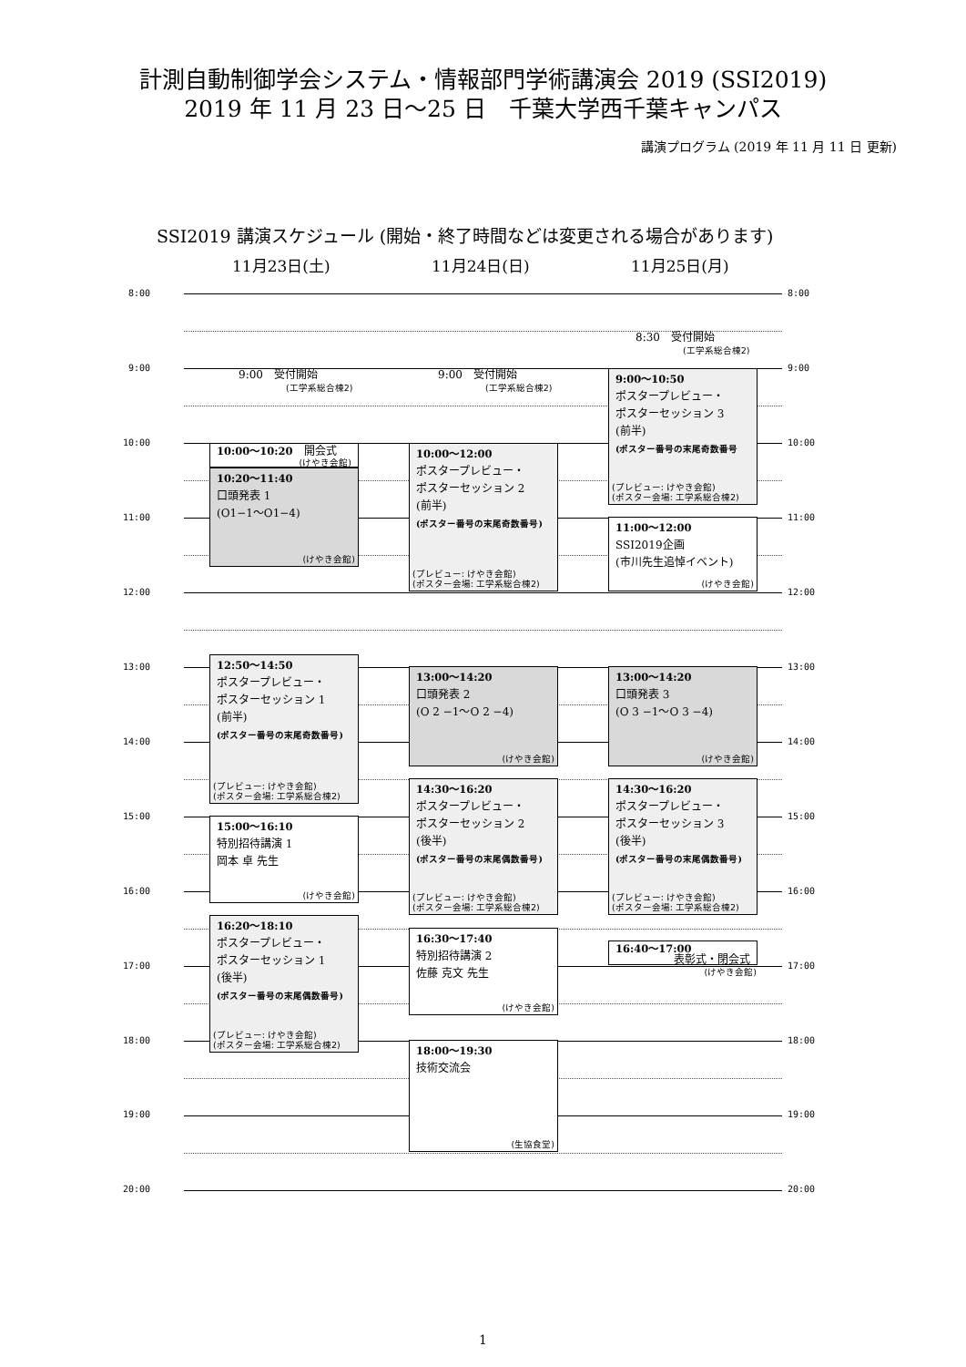計測自動制御学会システム・情報部門学術講演会 2019 (SSI2019)
2019 年 11 月 23 日〜25 日　千葉大学西千葉キャンパス
講演プログラム (2019 年 11 月 11 日 更新)
SSI2019 講演スケジュール (開始・終了時間などは変更される場合があります)
11月23日(土) 11月24日(日) 11月25日(月)
8:00
8:00
8:30　受付開始
(工学系総合棟2)
9:00
9:00　受付開始
(工学系総合棟2)
9:00　受付開始
(工学系総合棟2)
9:00〜10:50
ポスタープレビュー・
ポスターセッション 3
(前半)
(ポスター番号の末尾奇数番号
(プレビュー: けやき会館)
(ポスター会場: 工学系総合棟2)
9:00
10:00
10:00〜10:20　開会式
(けやき会館)
10:00〜12:00
ポスタープレビュー・
ポスターセッション 2
(前半)
(ポスター番号の末尾奇数番号)
(プレビュー: けやき会館)
(ポスター会場: 工学系総合棟2)
10:00
10:20〜11:40
口頭発表 1
(O1−1〜O1−4)
(けやき会館)
11:00
11:00〜12:00
SSI2019企画
(市川先生追悼イベント)
(けやき会館)
11:00
12:00
12:00
13:00
12:50〜14:50
ポスタープレビュー・
ポスターセッション 1
(前半)
(ポスター番号の末尾奇数番号)
(プレビュー: けやき会館)
(ポスター会場: 工学系総合棟2)
13:00〜14:20
口頭発表 2
(O 2 −1〜O 2 −4)
(けやき会館)
13:00〜14:20
口頭発表 3
(O 3 −1〜O 3 −4)
(けやき会館)
13:00
14:00
14:00
14:30〜16:20
ポスタープレビュー・
ポスターセッション 2
(後半)
(ポスター番号の末尾偶数番号)
(プレビュー: けやき会館)
(ポスター会場: 工学系総合棟2)
14:30〜16:20
ポスタープレビュー・
ポスターセッション 3
(後半)
(ポスター番号の末尾偶数番号)
(プレビュー: けやき会館)
(ポスター会場: 工学系総合棟2)
15:00
15:00〜16:10
特別招待講演 1
岡本 卓 先生
(けやき会館)
15:00
16:00
16:00
16:20〜18:10
ポスタープレビュー・
ポスターセッション 1
(後半)
(ポスター番号の末尾偶数番号)
(プレビュー: けやき会館)
(ポスター会場: 工学系総合棟2)
16:30〜17:40
特別招待講演 2
佐藤 克文 先生
(けやき会館)
16:40〜17:00
表彰式・閉会式
(けやき会館)
17:00
17:00
18:00
18:00〜19:30
技術交流会
(生協食堂)
18:00
19:00
19:00
20:00
20:00
1